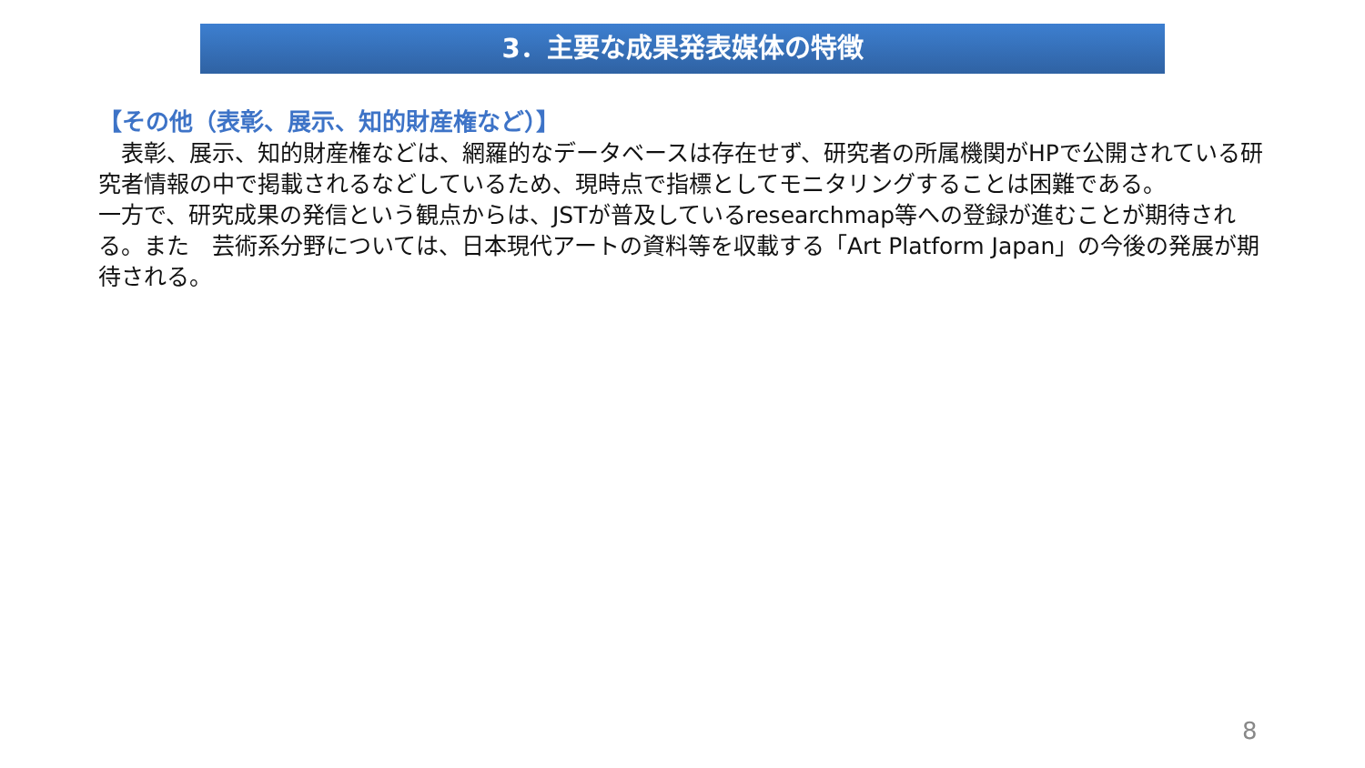3．主要な成果発表媒体の特徴
【その他（表彰、展示、知的財産権など）】
　表彰、展示、知的財産権などは、網羅的なデータベースは存在せず、研究者の所属機関がHPで公開されている研究者情報の中で掲載されるなどしているため、現時点で指標としてモニタリングすることは困難である。
一方で、研究成果の発信という観点からは、JSTが普及しているresearchmap等への登録が進むことが期待される。また　芸術系分野については、日本現代アートの資料等を収載する「Art Platform Japan」の今後の発展が期待される。
8